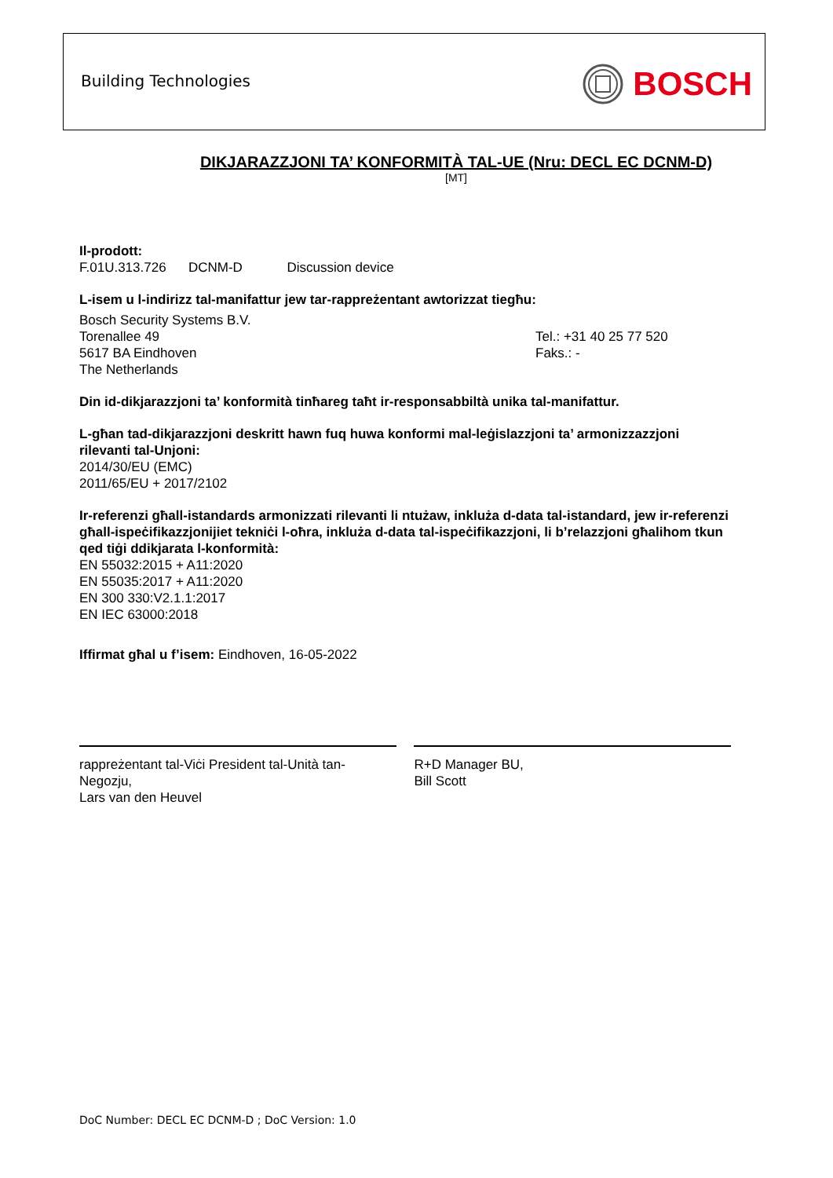Building Technologies BOSCH
DIKJARAZZJONI TA’ KONFORMITÀ TAL-UE (Nru: DECL EC DCNM-D)
[MT]
Il-prodott:
F.01U.313.726 DCNM-D Discussion device
L-isem u l-indirizz tal-manifattur jew tar-rappreżentant awtorizzat tiegħu:
Bosch Security Systems B.V.
Torenallee 49
5617 BA Eindhoven
The Netherlands
Tel.: +31 40 25 77 520
Faks.: -
Din id-dikjarazzjoni ta’ konformità tinħareg taħt ir-responsabbiltà unika tal-manifattur.
L-għan tad-dikjarazzjoni deskritt hawn fuq huwa konformi mal-leġislazzjoni ta’ armonizzazzjoni rilevanti tal-Unjoni:
2014/30/EU (EMC)
2011/65/EU + 2017/2102
Ir-referenzi għall-istandards armonizzati rilevanti li ntużaw, inkluża d-data tal-istandard, jew ir-referenzi għall-ispeċifikazzjonijiet tekniċi l-oħra, inkluża d-data tal-ispeċifikazzjoni, li b’relazzjoni għalihom tkun qed tiġi ddikjarata l-konformità:
EN 55032:2015 + A11:2020
EN 55035:2017 + A11:2020
EN 300 330:V2.1.1:2017
EN IEC 63000:2018
Iffirmat għal u f’isem: Eindhoven, 16-05-2022
rappreżentant tal-Viċi President tal-Unità tan-Negozju,
Lars van den Heuvel
R+D Manager BU,
Bill Scott
DoC Number: DECL EC DCNM-D ; DoC Version: 1.0